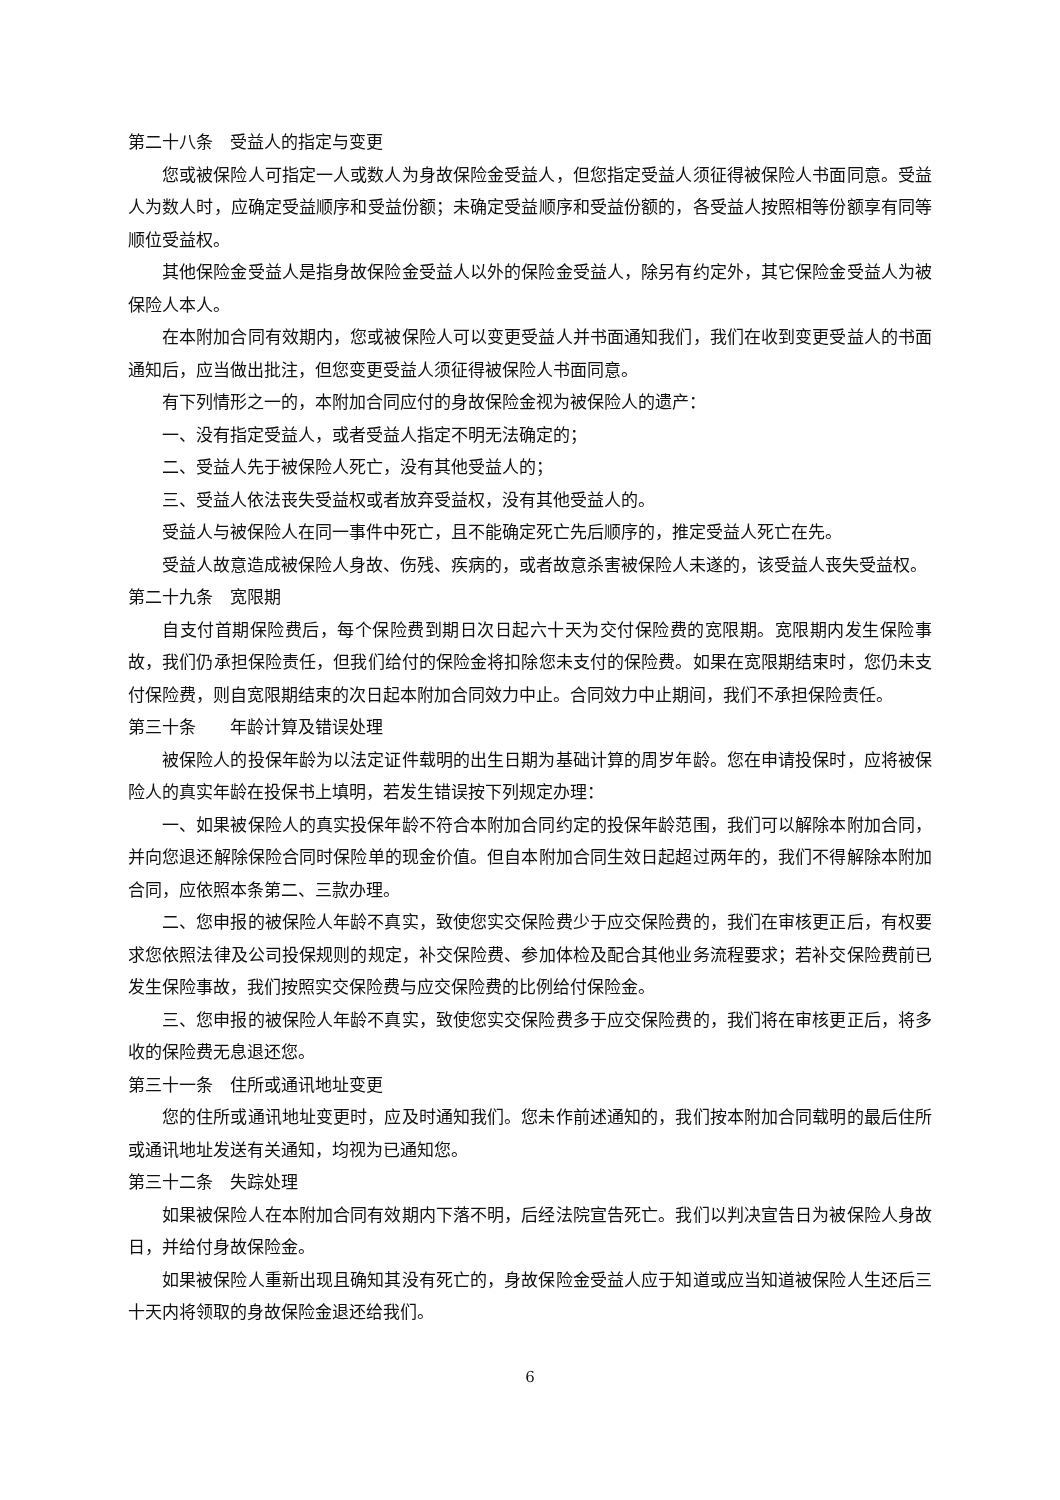第二十八条　受益人的指定与变更
您或被保险人可指定一人或数人为身故保险金受益人，但您指定受益人须征得被保险人书面同意。受益人为数人时，应确定受益顺序和受益份额；未确定受益顺序和受益份额的，各受益人按照相等份额享有同等顺位受益权。
其他保险金受益人是指身故保险金受益人以外的保险金受益人，除另有约定外，其它保险金受益人为被保险人本人。
在本附加合同有效期内，您或被保险人可以变更受益人并书面通知我们，我们在收到变更受益人的书面通知后，应当做出批注，但您变更受益人须征得被保险人书面同意。
有下列情形之一的，本附加合同应付的身故保险金视为被保险人的遗产：
一、没有指定受益人，或者受益人指定不明无法确定的；
二、受益人先于被保险人死亡，没有其他受益人的；
三、受益人依法丧失受益权或者放弃受益权，没有其他受益人的。
受益人与被保险人在同一事件中死亡，且不能确定死亡先后顺序的，推定受益人死亡在先。
受益人故意造成被保险人身故、伤残、疾病的，或者故意杀害被保险人未遂的，该受益人丧失受益权。
第二十九条　宽限期
自支付首期保险费后，每个保险费到期日次日起六十天为交付保险费的宽限期。宽限期内发生保险事故，我们仍承担保险责任，但我们给付的保险金将扣除您未支付的保险费。如果在宽限期结束时，您仍未支付保险费，则自宽限期结束的次日起本附加合同效力中止。合同效力中止期间，我们不承担保险责任。
第三十条　　年龄计算及错误处理
被保险人的投保年龄为以法定证件载明的出生日期为基础计算的周岁年龄。您在申请投保时，应将被保险人的真实年龄在投保书上填明，若发生错误按下列规定办理：
一、如果被保险人的真实投保年龄不符合本附加合同约定的投保年龄范围，我们可以解除本附加合同，并向您退还解除保险合同时保险单的现金价值。但自本附加合同生效日起超过两年的，我们不得解除本附加合同，应依照本条第二、三款办理。
二、您申报的被保险人年龄不真实，致使您实交保险费少于应交保险费的，我们在审核更正后，有权要求您依照法律及公司投保规则的规定，补交保险费、参加体检及配合其他业务流程要求；若补交保险费前已发生保险事故，我们按照实交保险费与应交保险费的比例给付保险金。
三、您申报的被保险人年龄不真实，致使您实交保险费多于应交保险费的，我们将在审核更正后，将多收的保险费无息退还您。
第三十一条　住所或通讯地址变更
您的住所或通讯地址变更时，应及时通知我们。您未作前述通知的，我们按本附加合同载明的最后住所或通讯地址发送有关通知，均视为已通知您。
第三十二条　失踪处理
如果被保险人在本附加合同有效期内下落不明，后经法院宣告死亡。我们以判决宣告日为被保险人身故日，并给付身故保险金。
如果被保险人重新出现且确知其没有死亡的，身故保险金受益人应于知道或应当知道被保险人生还后三十天内将领取的身故保险金退还给我们。
6